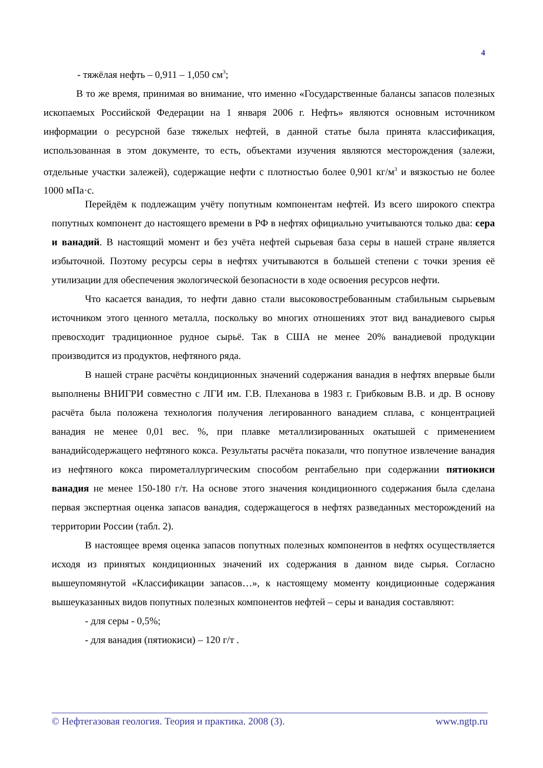4
- тяжёлая нефть – 0,911 – 1,050 см<sup>3</sup>;
В то же время, принимая во внимание, что именно «Государственные балансы запасов полезных ископаемых Российской Федерации на 1 января 2006 г. Нефть» являются основным источником информации о ресурсной базе тяжелых нефтей, в данной статье была принята классификация, использованная в этом документе, то есть, объектами изучения являются месторождения (залежи, отдельные участки залежей), содержащие нефти с плотностью более 0,901 кг/м<sup>3</sup> и вязкостью не более 1000 мПа·с.
Перейдём к подлежащим учёту попутным компонентам нефтей. Из всего широкого спектра попутных компонент до настоящего времени в РФ в нефтях официально учитываются только два: сера и ванадий. В настоящий момент и без учёта нефтей сырьевая база серы в нашей стране является избыточной. Поэтому ресурсы серы в нефтях учитываются в большей степени с точки зрения её утилизации для обеспечения экологической безопасности в ходе освоения ресурсов нефти.
Что касается ванадия, то нефти давно стали высоковостребованным стабильным сырьевым источником этого ценного металла, поскольку во многих отношениях этот вид ванадиевого сырья превосходит традиционное рудное сырьё. Так в США не менее 20% ванадиевой продукции производится из продуктов, нефтяного ряда.
В нашей стране расчёты кондиционных значений содержания ванадия в нефтях впервые были выполнены ВНИГРИ совместно с ЛГИ им. Г.В. Плеханова в 1983 г. Грибковым В.В. и др. В основу расчёта была положена технология получения легированного ванадием сплава, с концентрацией ванадия не менее 0,01 вес. %, при плавке металлизированных окатышей с применением ванадийсодержащего нефтяного кокса. Результаты расчёта показали, что попутное извлечение ванадия из нефтяного кокса пирометаллургическим способом рентабельно при содержании пятиокиси ванадия не менее 150-180 г/т. На основе этого значения кондиционного содержания была сделана первая экспертная оценка запасов ванадия, содержащегося в нефтях разведанных месторождений на территории России (табл. 2).
В настоящее время оценка запасов попутных полезных компонентов в нефтях осуществляется исходя из принятых кондиционных значений их содержания в данном виде сырья. Согласно вышеупомянутой «Классификации запасов…», к настоящему моменту кондиционные содержания вышеуказанных видов попутных полезных компонентов нефтей – серы и ванадия составляют:
- для серы - 0,5%;
- для ванадия (пятиокиси) – 120 г/т .
© Нефтегазовая геология. Теория и практика. 2008 (3). www.ngtp.ru